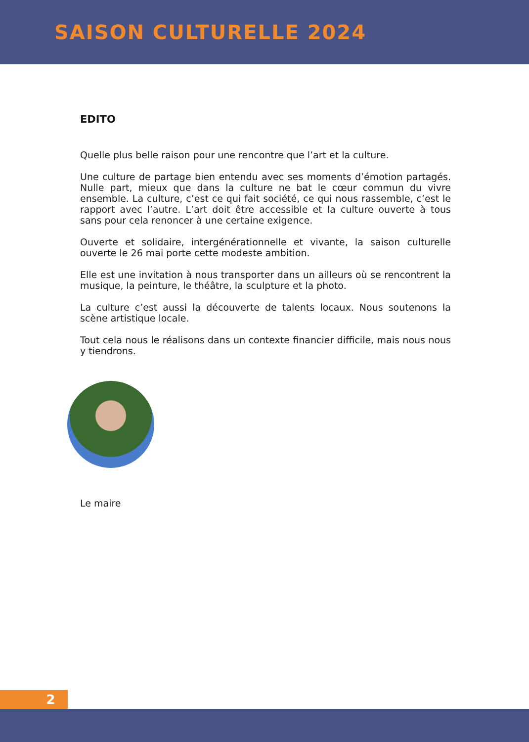SAISON CULTURELLE 2024
EDITO
Quelle plus belle raison pour une rencontre que l’art et la culture.
Une culture de partage bien entendu avec ses moments d’émotion partagés. Nulle part, mieux que dans la culture ne bat le cœur commun du vivre ensemble. La culture, c’est ce qui fait société, ce qui nous rassemble, c’est le rapport avec l’autre. L’art doit être accessible et la culture ouverte à tous sans pour cela renoncer à une certaine exigence.
Ouverte et solidaire, intergénérationnelle et vivante, la saison culturelle ouverte le 26 mai porte cette modeste ambition.
Elle est une invitation à nous transporter dans un ailleurs où se rencontrent la musique, la peinture, le théâtre, la sculpture et la photo.
La culture c’est aussi la découverte de talents locaux. Nous soutenons la scène artistique locale.
Tout cela nous le réalisons dans un contexte financier difficile, mais nous nous y tiendrons.
Le maire
2